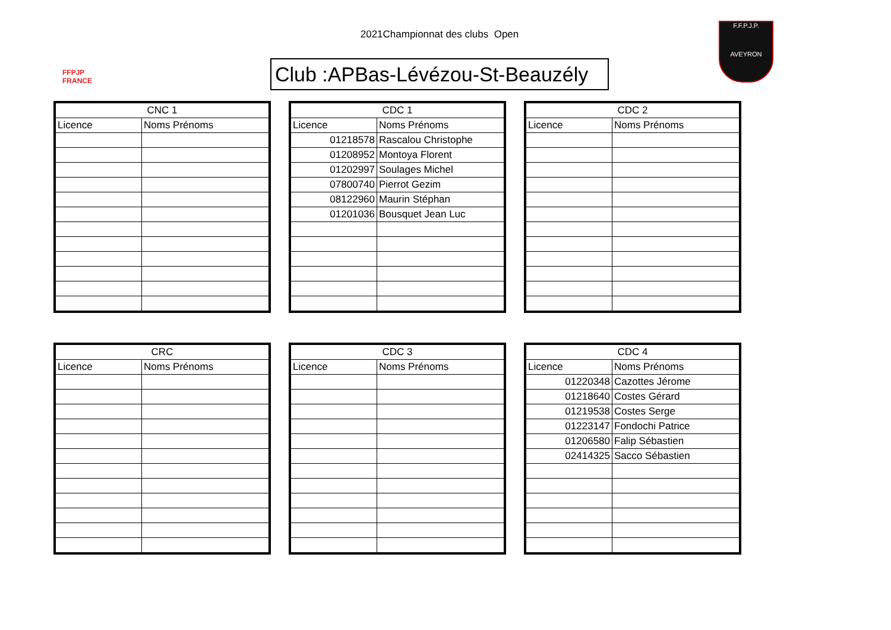FFPJP
FRANCE
2021Championnat des clubs Open
F.F.P.J.P.
AVEYRON
Club :APBas-Lévézou-St-Beauzély
| CNC 1 | |
| --- | --- |
| Licence | Noms Prénoms |
| CDC 1 | |
| --- | --- |
| Licence | Noms Prénoms |
| 01218578 | Rascalou Christophe |
| 01208952 | Montoya Florent |
| 01202997 | Soulages Michel |
| 07800740 | Pierrot Gezim |
| 08122960 | Maurin Stéphan |
| 01201036 | Bousquet Jean Luc |
| CDC 2 | |
| --- | --- |
| Licence | Noms Prénoms |
| CRC | |
| --- | --- |
| Licence | Noms Prénoms |
| CDC 3 | |
| --- | --- |
| Licence | Noms Prénoms |
| CDC 4 | |
| --- | --- |
| Licence | Noms Prénoms |
| 01220348 | Cazottes Jérome |
| 01218640 | Costes Gérard |
| 01219538 | Costes Serge |
| 01223147 | Fondochi Patrice |
| 01206580 | Falip Sébastien |
| 02414325 | Sacco Sébastien |